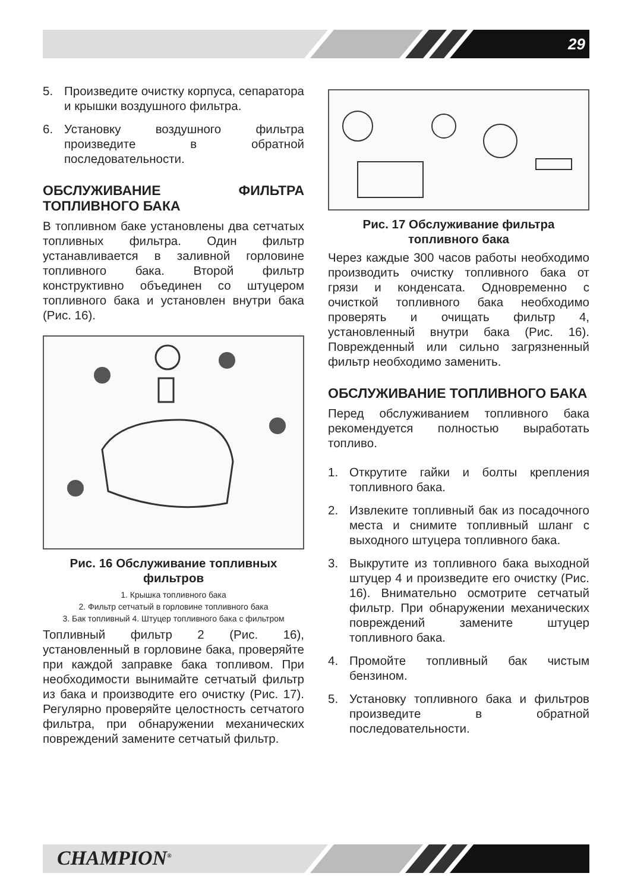29
5. Произведите очистку корпуса, сепаратора и крышки воздушного фильтра.
6. Установку воздушного фильтра произведите в обратной последовательности.
ОБСЛУЖИВАНИЕ ФИЛЬТРА ТОПЛИВНОГО БАКА
В топливном баке установлены два сетчатых топливных фильтра. Один фильтр устанавливается в заливной горловине топливного бака. Второй фильтр конструктивно объединен со штуцером топливного бака и установлен внутри бака (Рис. 16).
Рис. 16 Обслуживание топливных фильтров
1. Крышка топливного бака
2. Фильтр сетчатый в горловине топливного бака
3. Бак топливный 4. Штуцер топливного бака с фильтром
Топливный фильтр 2 (Рис. 16), установленный в горловине бака, проверяйте при каждой заправке бака топливом. При необходимости вынимайте сетчатый фильтр из бака и производите его очистку (Рис. 17). Регулярно проверяйте целостность сетчатого фильтра, при обнаружении механических повреждений замените сетчатый фильтр.
Рис. 17 Обслуживание фильтра топливного бака
Через каждые 300 часов работы необходимо производить очистку топливного бака от грязи и конденсата. Одновременно с очисткой топливного бака необходимо проверять и очищать фильтр 4, установленный внутри бака (Рис. 16). Поврежденный или сильно загрязненный фильтр необходимо заменить.
ОБСЛУЖИВАНИЕ ТОПЛИВНОГО БАКА
Перед обслуживанием топливного бака рекомендуется полностью выработать топливо.
1. Открутите гайки и болты крепления топливного бака.
2. Извлеките топливный бак из посадочного места и снимите топливный шланг с выходного штуцера топливного бака.
3. Выкрутите из топливного бака выходной штуцер 4 и произведите его очистку (Рис. 16). Внимательно осмотрите сетчатый фильтр. При обнаружении механических повреждений замените штуцер топливного бака.
4. Промойте топливный бак чистым бензином.
5. Установку топливного бака и фильтров произведите в обратной последовательности.
CHAMPION<sup>®</sup>